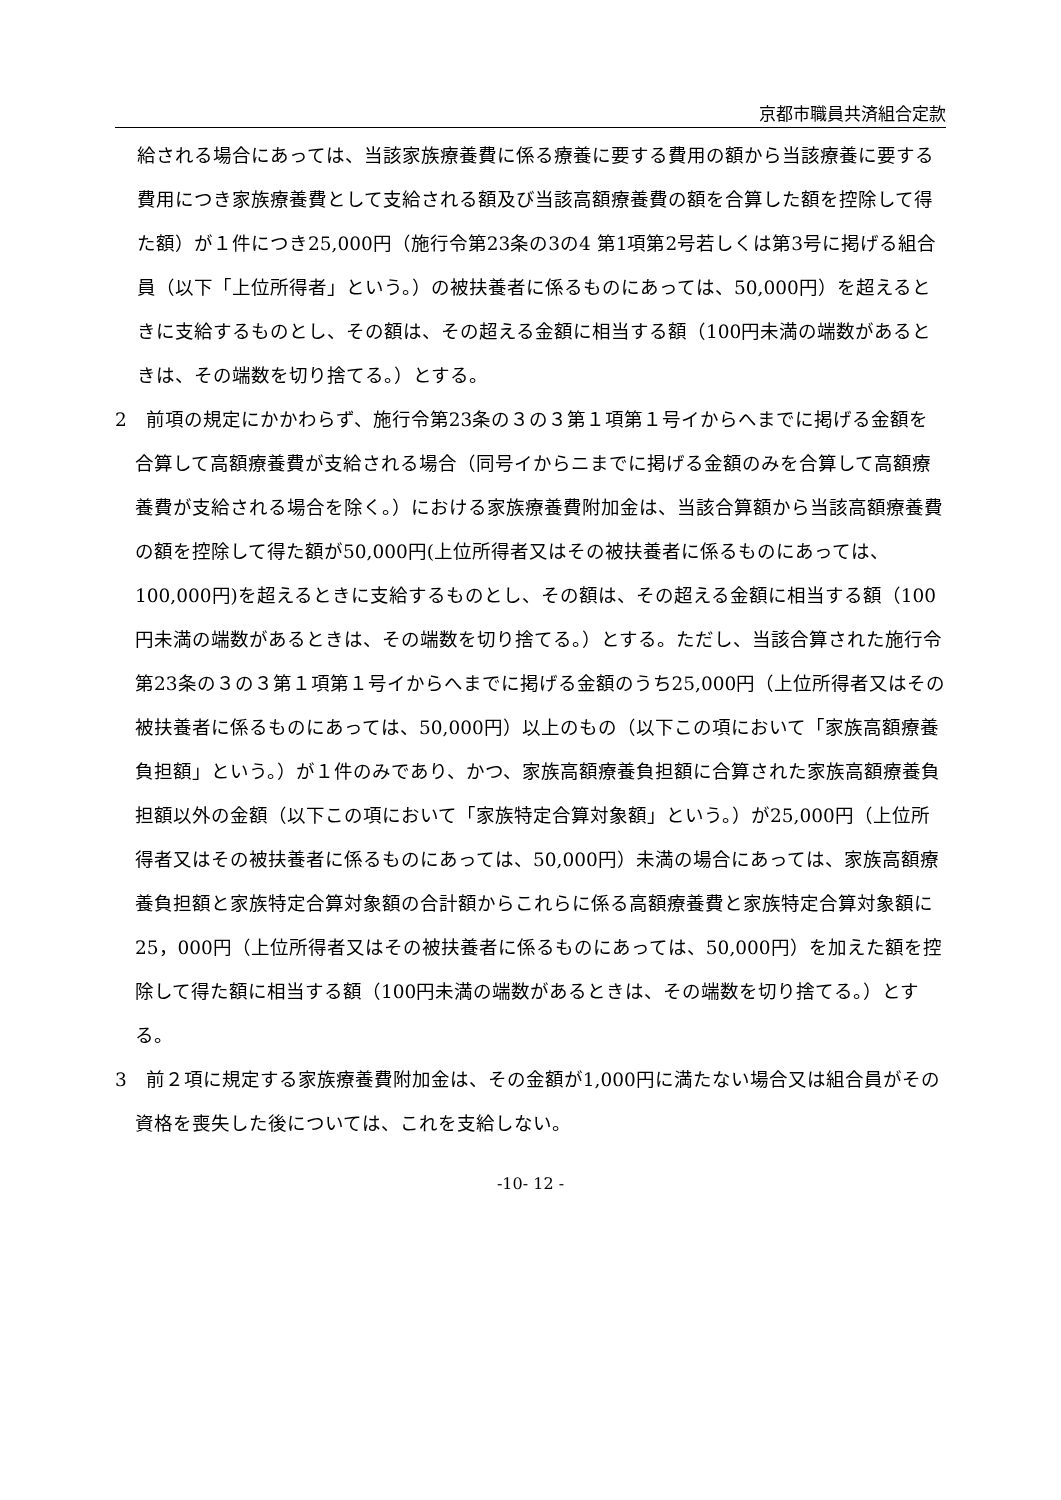京都市職員共済組合定款
給される場合にあっては、当該家族療養費に係る療養に要する費用の額から当該療養に要する費用につき家族療養費として支給される額及び当該高額療養費の額を合算した額を控除して得た額）が１件につき25,000円（施行令第23条の3の4 第1項第2号若しくは第3号に掲げる組合員（以下「上位所得者」という。）の被扶養者に係るものにあっては、50,000円）を超えるときに支給するものとし、その額は、その超える金額に相当する額（100円未満の端数があるときは、その端数を切り捨てる。）とする。
2　前項の規定にかかわらず、施行令第23条の３の３第１項第１号イからへまでに掲げる金額を合算して高額療養費が支給される場合（同号イからニまでに掲げる金額のみを合算して高額療養費が支給される場合を除く。）における家族療養費附加金は、当該合算額から当該高額療養費の額を控除して得た額が50,000円(上位所得者又はその被扶養者に係るものにあっては、100,000円)を超えるときに支給するものとし、その額は、その超える金額に相当する額（100円未満の端数があるときは、その端数を切り捨てる。）とする。ただし、当該合算された施行令第23条の３の３第１項第１号イからへまでに掲げる金額のうち25,000円（上位所得者又はその被扶養者に係るものにあっては、50,000円）以上のもの（以下この項において「家族高額療養負担額」という。）が１件のみであり、かつ、家族高額療養負担額に合算された家族高額療養負担額以外の金額（以下この項において「家族特定合算対象額」という。）が25,000円（上位所得者又はその被扶養者に係るものにあっては、50,000円）未満の場合にあっては、家族高額療養負担額と家族特定合算対象額の合計額からこれらに係る高額療養費と家族特定合算対象額に25，000円（上位所得者又はその被扶養者に係るものにあっては、50,000円）を加えた額を控除して得た額に相当する額（100円未満の端数があるときは、その端数を切り捨てる。）とする。
3　前２項に規定する家族療養費附加金は、その金額が1,000円に満たない場合又は組合員がその資格を喪失した後については、これを支給しない。
-10- 12 -